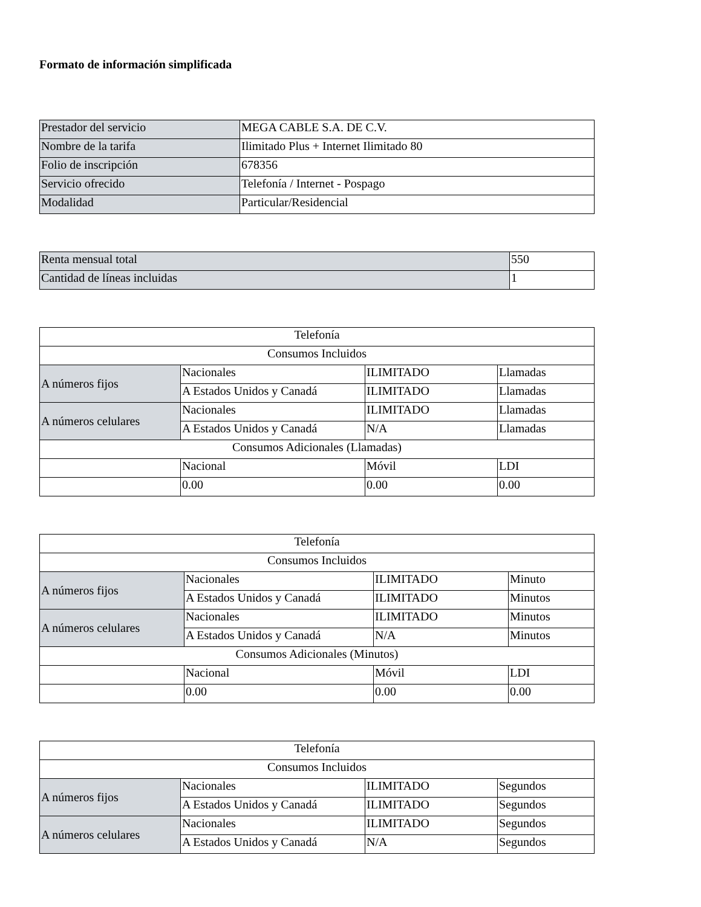Formato de información simplificada
| Prestador del servicio | MEGA CABLE S.A. DE C.V. |
| Nombre de la tarifa | Ilimitado Plus + Internet Ilimitado 80 |
| Folio de inscripción | 678356 |
| Servicio ofrecido | Telefonía / Internet - Pospago |
| Modalidad | Particular/Residencial |
| Renta mensual total | 550 |
| Cantidad de líneas incluidas | 1 |
| Telefonía | | | |
| --- | --- | --- | --- |
| Consumos Incluidos | | | |
| A números fijos | Nacionales | ILIMITADO | Llamadas |
| | A Estados Unidos y Canadá | ILIMITADO | Llamadas |
| A números celulares | Nacionales | ILIMITADO | Llamadas |
| | A Estados Unidos y Canadá | N/A | Llamadas |
| Consumos Adicionales (Llamadas) | | | |
| | Nacional | Móvil | LDI |
| | 0.00 | 0.00 | 0.00 |
| Telefonía | | | |
| --- | --- | --- | --- |
| Consumos Incluidos | | | |
| A números fijos | Nacionales | ILIMITADO | Minuto |
| | A Estados Unidos y Canadá | ILIMITADO | Minutos |
| A números celulares | Nacionales | ILIMITADO | Minutos |
| | A Estados Unidos y Canadá | N/A | Minutos |
| Consumos Adicionales (Minutos) | | | |
| | Nacional | Móvil | LDI |
| | 0.00 | 0.00 | 0.00 |
| Telefonía | | | |
| --- | --- | --- | --- |
| Consumos Incluidos | | | |
| A números fijos | Nacionales | ILIMITADO | Segundos |
| | A Estados Unidos y Canadá | ILIMITADO | Segundos |
| A números celulares | Nacionales | ILIMITADO | Segundos |
| | A Estados Unidos y Canadá | N/A | Segundos |